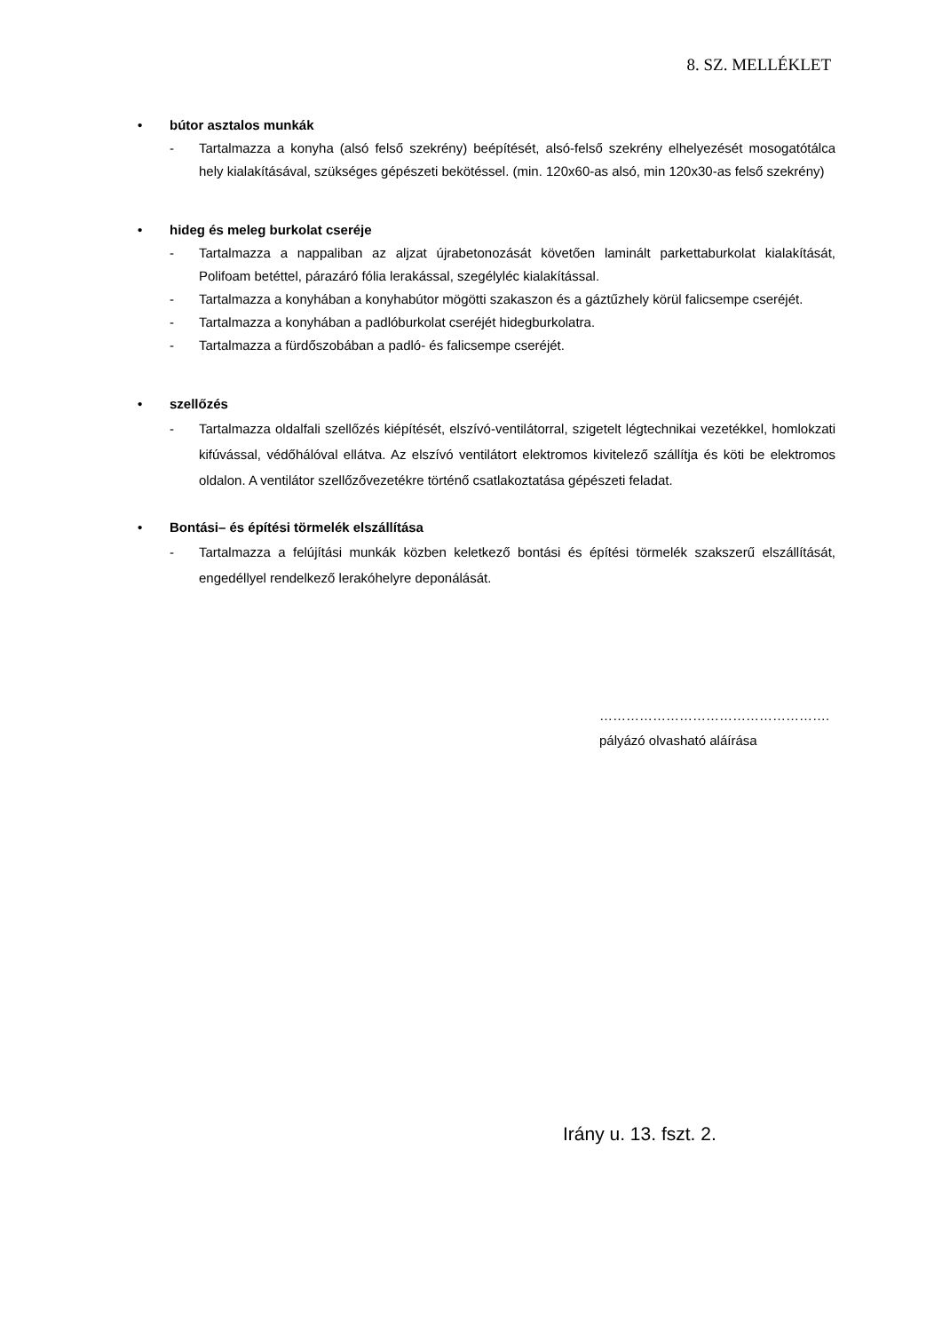8. SZ. MELLÉKLET
• bútor asztalos munkák
- Tartalmazza a konyha (alsó felső szekrény) beépítését, alsó-felső szekrény elhelyezését mosogatótálca hely kialakításával, szükséges gépészeti bekötéssel. (min. 120x60-as alsó, min 120x30-as felső szekrény)
• hideg és meleg burkolat cseréje
- Tartalmazza a nappaliban az aljzat újrabetonozását követően laminált parkettaburkolat kialakítását, Polifoam betéttel, párazáró fólia lerakással, szegélyléc kialakítással.
- Tartalmazza a konyhában a konyhabútor mögötti szakaszon és a gáztűzhely körül falicsempe cseréjét.
- Tartalmazza a konyhában a padlóburkolat cseréjét hidegburkolatra.
- Tartalmazza a fürdőszobában a padló- és falicsempe cseréjét.
• szellőzés
- Tartalmazza oldalfali szellőzés kiépítését, elszívó-ventilátorral, szigetelt légtechnikai vezetékkel, homlokzati kifúvással, védőhálóval ellátva. Az elszívó ventilátort elektromos kivitelező szállítja és köti be elektromos oldalon. A ventilátor szellőzővezetékre történő csatlakoztatása gépészeti feladat.
• Bontási– és építési törmelék elszállítása
- Tartalmazza a felújítási munkák közben keletkező bontási és építési törmelék szakszerű elszállítását, engedéllyel rendelkező lerakóhelyre deponálását.
…………………………………………….
pályázó olvasható aláírása
Irány u. 13. fszt. 2.